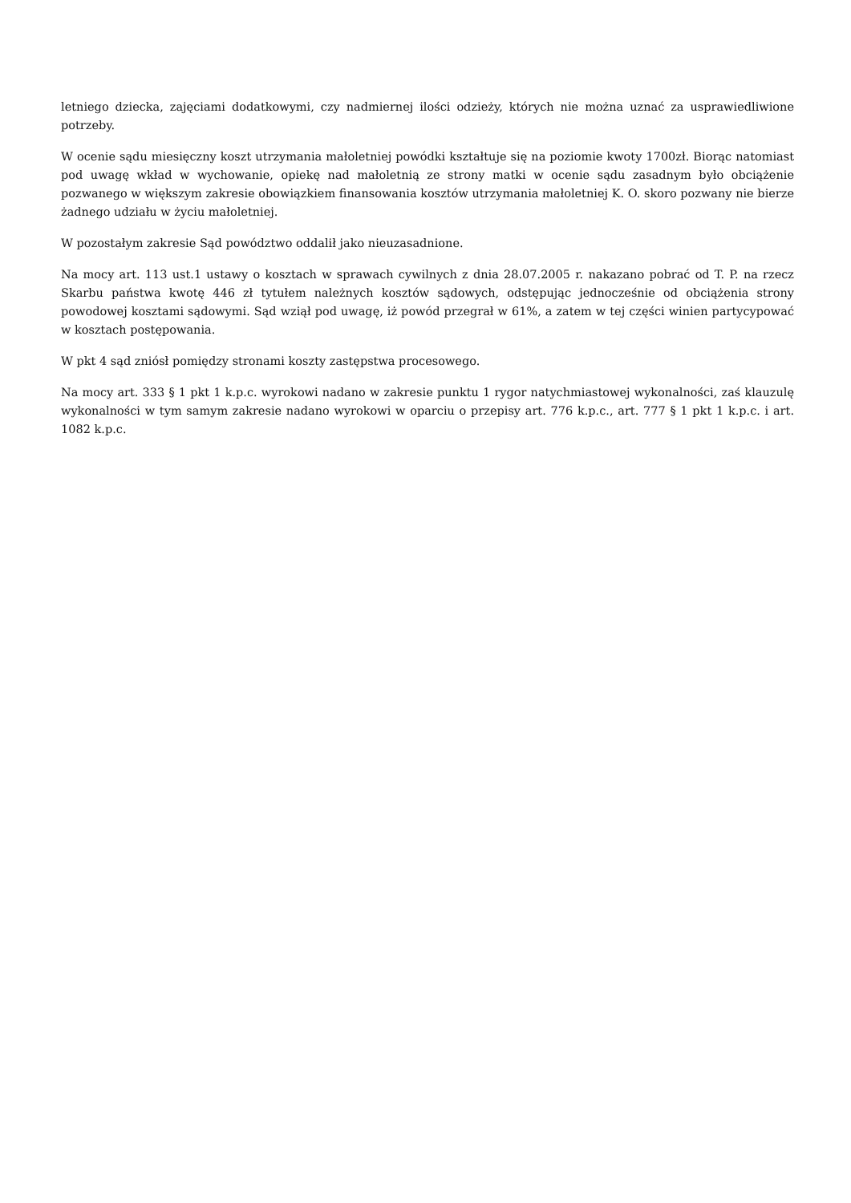letniego dziecka, zajęciami dodatkowymi, czy nadmiernej ilości odzieży, których nie można uznać za usprawiedliwione potrzeby.
W ocenie sądu miesięczny koszt utrzymania małoletniej powódki kształtuje się na poziomie kwoty 1700zł. Biorąc natomiast pod uwagę wkład w wychowanie, opiekę nad małoletnią ze strony matki w ocenie sądu zasadnym było obciążenie pozwanego w większym zakresie obowiązkiem finansowania kosztów utrzymania małoletniej K. O. skoro pozwany nie bierze żadnego udziału w życiu małoletniej.
W pozostałym zakresie Sąd powództwo oddalił jako nieuzasadnione.
Na mocy art. 113 ust.1 ustawy o kosztach w sprawach cywilnych z dnia 28.07.2005 r. nakazano pobrać od T. P. na rzecz Skarbu państwa kwotę 446 zł tytułem należnych kosztów sądowych, odstępując jednocześnie od obciążenia strony powodowej kosztami sądowymi. Sąd wziął pod uwagę, iż powód przegrał w 61%, a zatem w tej części winien partycypować w kosztach postępowania.
W pkt 4 sąd zniósł pomiędzy stronami koszty zastępstwa procesowego.
Na mocy art. 333 § 1 pkt 1 k.p.c. wyrokowi nadano w zakresie punktu 1 rygor natychmiastowej wykonalności, zaś klauzulę wykonalności w tym samym zakresie nadano wyrokowi w oparciu o przepisy art. 776 k.p.c., art. 777 § 1 pkt 1 k.p.c. i art. 1082 k.p.c.